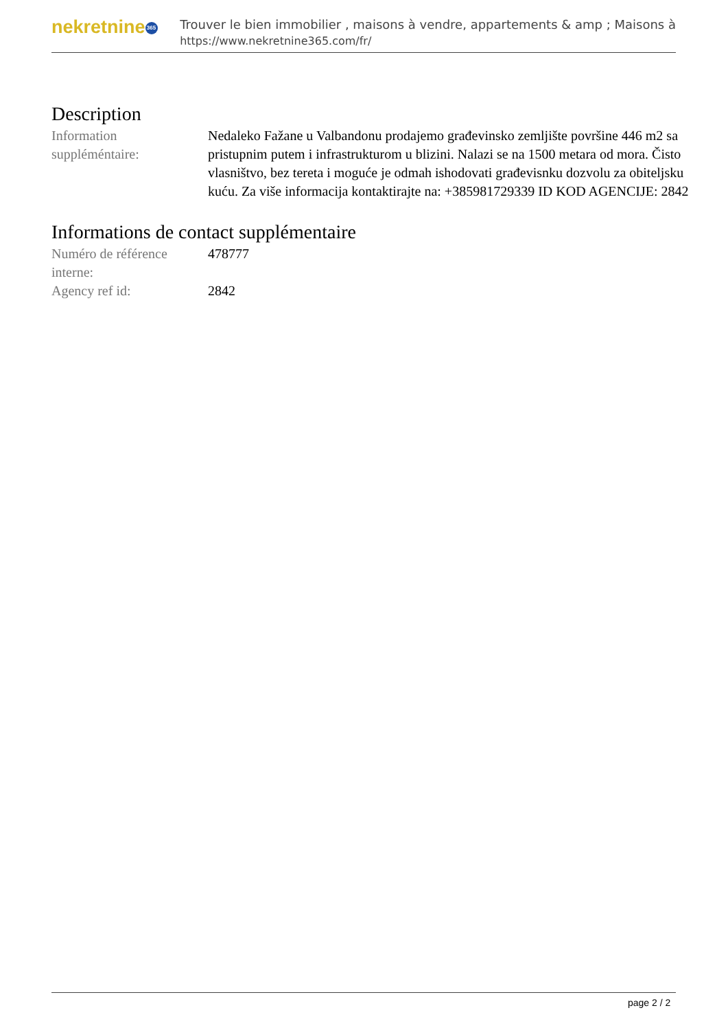nekretnine 365
Trouver le bien immobilier , maisons à vendre, appartements & amp ; Maisons à
https://www.nekretnine365.com/fr/
Description
| Information suppléméntaire: | Nedaleko Fažane u Valbandonu prodajemo građevinsko zemljište površine 446 m2 sa pristupnim putem i infrastrukturom u blizini. Nalazi se na 1500 metara od mora. Čisto vlasništvo, bez tereta i moguće je odmah ishodovati građevisnku dozvolu za obiteljsku kuću. Za više informacija kontaktirajte na: +385981729339 ID KOD AGENCIJE: 2842 |
Informations de contact supplémentaire
| Numéro de référence interne: | 478777 |
| Agency ref id: | 2842 |
page 2 / 2